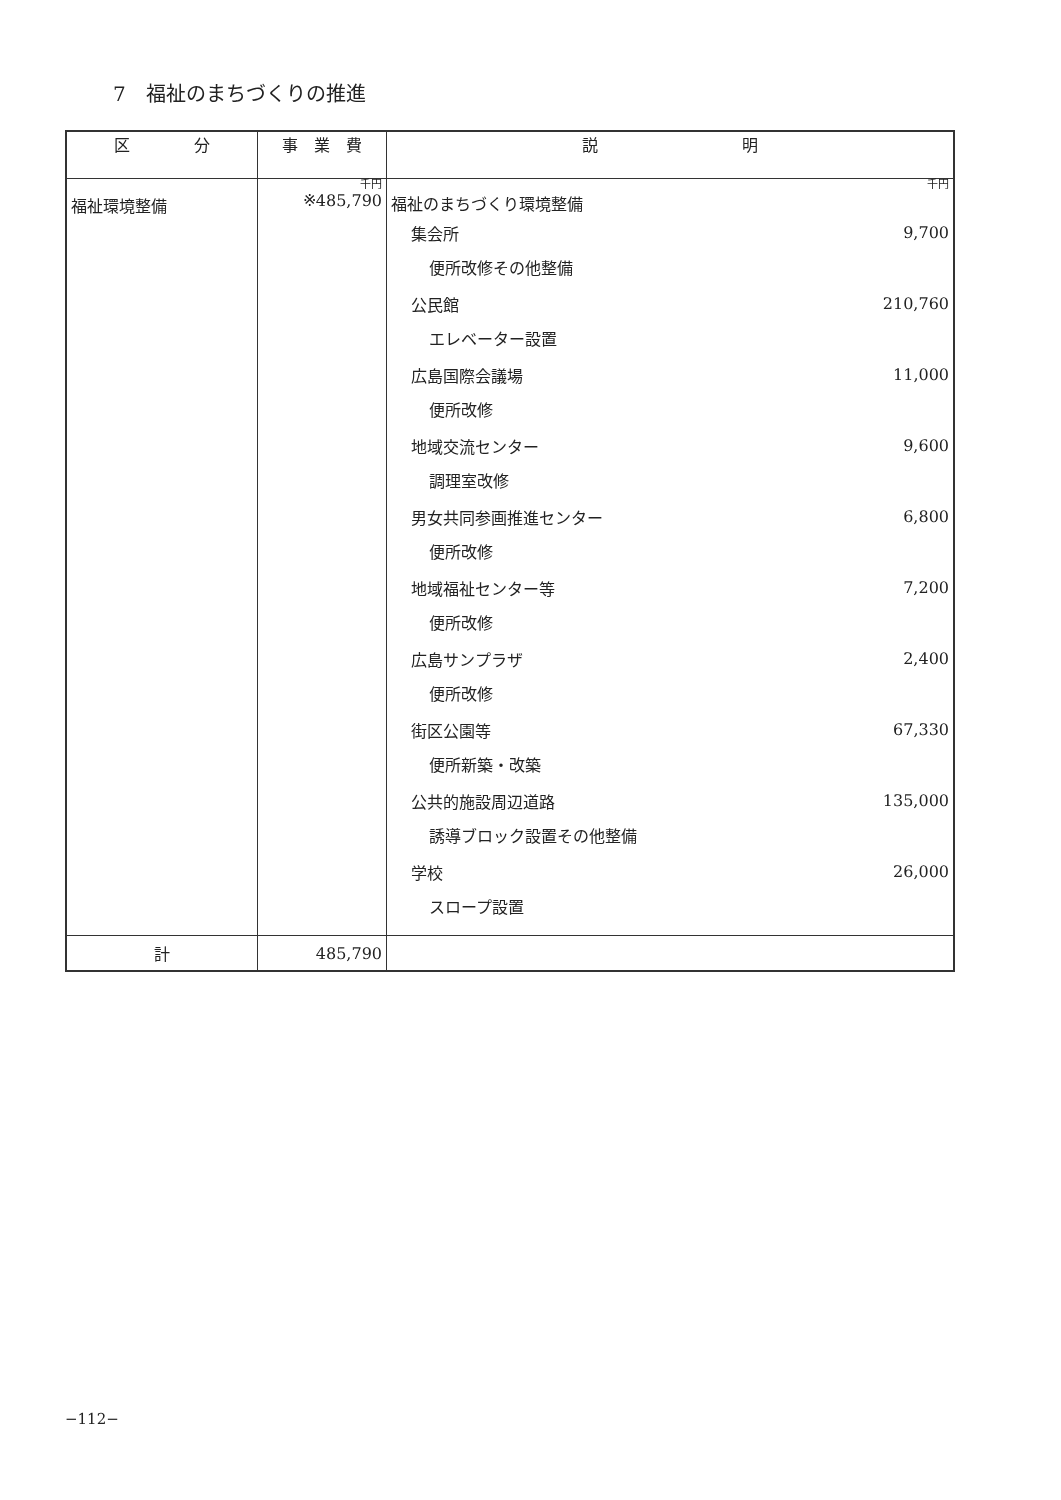7　福祉のまちづくりの推進
| 区 分 | 事 業 費 | 説 明 |
| --- | --- | --- |
| 福祉環境整備 | 千円 ※485,790 | 千円 福祉のまちづくり環境整備 集会所 9,700 便所改修その他整備 公民館 210,760 エレベーター設置 広島国際会議場 11,000 便所改修 地域交流センター 9,600 調理室改修 男女共同参画推進センター 6,800 便所改修 地域福祉センター等 7,200 便所改修 広島サンプラザ 2,400 便所改修 街区公園等 67,330 便所新築・改築 公共的施設周辺道路 135,000 誘導ブロック設置その他整備 学校 26,000 スロープ設置 |
| 計 | 485,790 | |
−112−